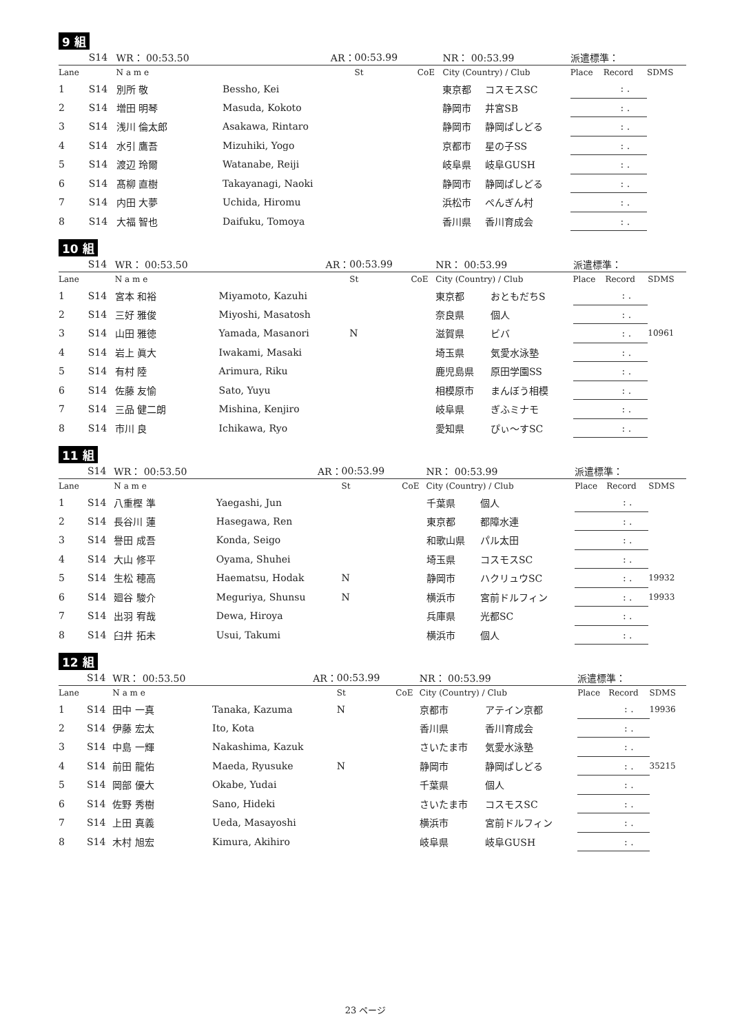9 組
| | S14 | WR： 00:53.50 | AR： | 00:53.99 | | NR： 00:53.99 | | 派遣標準： | | | |
| Lane | | N a m e | | St | CoE | City (Country) / Club | | Place | Record | SDMS | |
| 1 | S14 | 別所 敬 | Bessho, Kei | | | 東京都 | コスモスSC | | : . | | |
| 2 | S14 | 増田 明琴 | Masuda, Kokoto | | | 静岡市 | 井宮SB | | : . | | |
| 3 | S14 | 浅川 倫太郎 | Asakawa, Rintaro | | | 静岡市 | 静岡ぱしどる | | : . | | |
| 4 | S14 | 水引 鷹吾 | Mizuhiki, Yogo | | | 京都市 | 星の子SS | | : . | | |
| 5 | S14 | 渡辺 玲爾 | Watanabe, Reiji | | | 岐阜県 | 岐阜GUSH | | : . | | |
| 6 | S14 | 髙柳 直樹 | Takayanagi, Naoki | | | 静岡市 | 静岡ぱしどる | | : . | | |
| 7 | S14 | 内田 大夢 | Uchida, Hiromu | | | 浜松市 | ぺんぎん村 | | : . | | |
| 8 | S14 | 大福 智也 | Daifuku, Tomoya | | | 香川県 | 香川育成会 | | : . | | |
10 組
| | S14 | WR： 00:53.50 | AR： | 00:53.99 | | NR： 00:53.99 | | 派遣標準： | | | |
| Lane | | N a m e | | St | CoE | City (Country) / Club | | Place | Record | SDMS | |
| 1 | S14 | 宮本 和裕 | Miyamoto, Kazuhi | | | 東京都 | おともだちS | | : . | | |
| 2 | S14 | 三好 雅俊 | Miyoshi, Masatosh | | | 奈良県 | 個人 | | : . | | |
| 3 | S14 | 山田 雅徳 | Yamada, Masanori | N | | 滋賀県 | ビバ | | : . | 10961 | |
| 4 | S14 | 岩上 眞大 | Iwakami, Masaki | | | 埼玉県 | 気愛水泳塾 | | : . | | |
| 5 | S14 | 有村 陸 | Arimura, Riku | | | 鹿児島県 | 原田学園SS | | : . | | |
| 6 | S14 | 佐藤 友愉 | Sato, Yuyu | | | 相模原市 | まんぼう相模 | | : . | | |
| 7 | S14 | 三品 健二朗 | Mishina, Kenjiro | | | 岐阜県 | ぎふミナモ | | : . | | |
| 8 | S14 | 市川 良 | Ichikawa, Ryo | | | 愛知県 | ぴぃ～すSC | | : . | | |
11 組
| | S14 | WR： 00:53.50 | AR： | 00:53.99 | | NR： 00:53.99 | | 派遣標準： | | | |
| Lane | | N a m e | | St | CoE | City (Country) / Club | | Place | Record | SDMS | |
| 1 | S14 | 八重樫 準 | Yaegashi, Jun | | | 千葉県 | 個人 | | : . | | |
| 2 | S14 | 長谷川 蓮 | Hasegawa, Ren | | | 東京都 | 都障水連 | | : . | | |
| 3 | S14 | 譽田 成吾 | Konda, Seigo | | | 和歌山県 | パル太田 | | : . | | |
| 4 | S14 | 大山 修平 | Oyama, Shuhei | | | 埼玉県 | コスモスSC | | : . | | |
| 5 | S14 | 生松 穂高 | Haematsu, Hodak | N | | 静岡市 | ハクリュウSC | | : . | 19932 | |
| 6 | S14 | 廻谷 駿介 | Meguriya, Shunsu | N | | 横浜市 | 宮前ドルフィン | | : . | 19933 | |
| 7 | S14 | 出羽 宥哉 | Dewa, Hiroya | | | 兵庫県 | 光都SC | | : . | | |
| 8 | S14 | 臼井 拓未 | Usui, Takumi | | | 横浜市 | 個人 | | : . | | |
12 組
| | S14 | WR： 00:53.50 | AR： | 00:53.99 | | NR： 00:53.99 | | 派遣標準： | | | |
| Lane | | N a m e | | St | CoE | City (Country) / Club | | Place | Record | SDMS | |
| 1 | S14 | 田中 一真 | Tanaka, Kazuma | N | | 京都市 | アテイン京都 | | : . | 19936 | |
| 2 | S14 | 伊藤 宏太 | Ito, Kota | | | 香川県 | 香川育成会 | | : . | | |
| 3 | S14 | 中島 一輝 | Nakashima, Kazuk | | | さいたま市 | 気愛水泳塾 | | : . | | |
| 4 | S14 | 前田 龍佑 | Maeda, Ryusuke | N | | 静岡市 | 静岡ぱしどる | | : . | 35215 | |
| 5 | S14 | 岡部 優大 | Okabe, Yudai | | | 千葉県 | 個人 | | : . | | |
| 6 | S14 | 佐野 秀樹 | Sano, Hideki | | | さいたま市 | コスモスSC | | : . | | |
| 7 | S14 | 上田 真義 | Ueda, Masayoshi | | | 横浜市 | 宮前ドルフィン | | : . | | |
| 8 | S14 | 木村 旭宏 | Kimura, Akihiro | | | 岐阜県 | 岐阜GUSH | | : . | | |
23 ページ